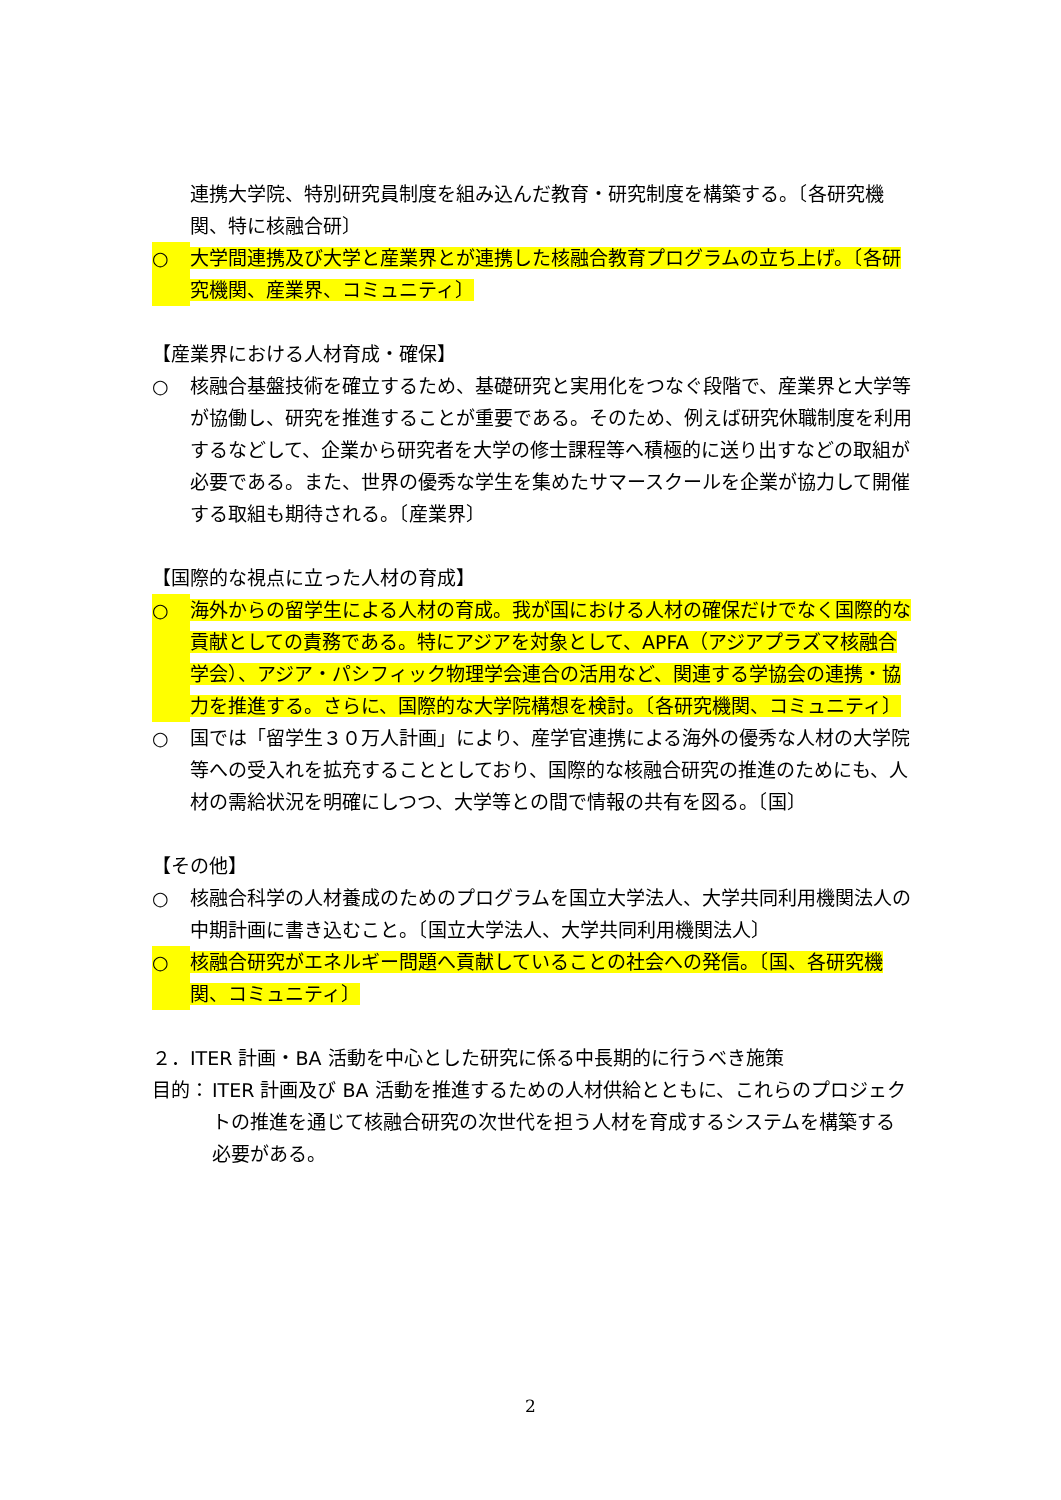連携大学院、特別研究員制度を組み込んだ教育・研究制度を構築する。〔各研究機関、特に核融合研〕
○ 大学間連携及び大学と産業界とが連携した核融合教育プログラムの立ち上げ。〔各研究機関、産業界、コミュニティ〕
【産業界における人材育成・確保】
○ 核融合基盤技術を確立するため、基礎研究と実用化をつなぐ段階で、産業界と大学等が協働し、研究を推進することが重要である。そのため、例えば研究休職制度を利用するなどして、企業から研究者を大学の修士課程等へ積極的に送り出すなどの取組が必要である。また、世界の優秀な学生を集めたサマースクールを企業が協力して開催する取組も期待される。〔産業界〕
【国際的な視点に立った人材の育成】
○ 海外からの留学生による人材の育成。我が国における人材の確保だけでなく国際的な貢献としての責務である。特にアジアを対象として、APFA（アジアプラズマ核融合学会）、アジア・パシフィック物理学会連合の活用など、関連する学協会の連携・協力を推進する。さらに、国際的な大学院構想を検討。〔各研究機関、コミュニティ〕
○ 国では「留学生３０万人計画」により、産学官連携による海外の優秀な人材の大学院等への受入れを拡充することとしており、国際的な核融合研究の推進のためにも、人材の需給状況を明確にしつつ、大学等との間で情報の共有を図る。〔国〕
【その他】
○ 核融合科学の人材養成のためのプログラムを国立大学法人、大学共同利用機関法人の中期計画に書き込むこと。〔国立大学法人、大学共同利用機関法人〕
○ 核融合研究がエネルギー問題へ貢献していることの社会への発信。〔国、各研究機関、コミュニティ〕
２．ITER 計画・BA 活動を中心とした研究に係る中長期的に行うべき施策
目的： ITER 計画及び BA 活動を推進するための人材供給とともに、これらのプロジェクトの推進を通じて核融合研究の次世代を担う人材を育成するシステムを構築する必要がある。
2